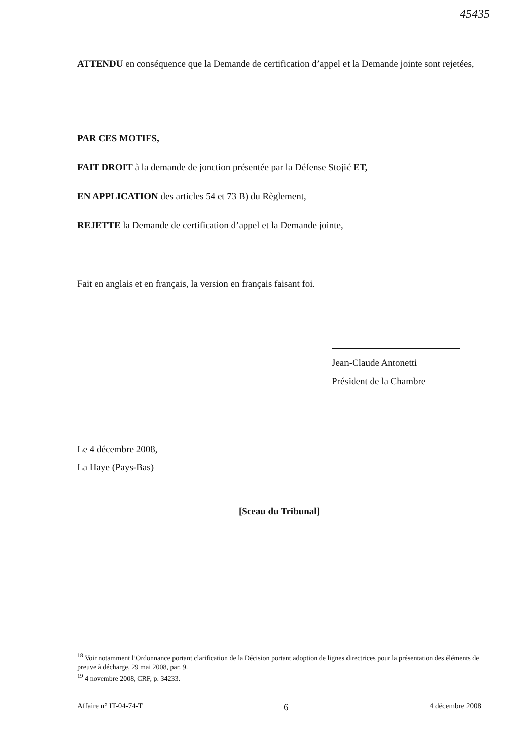45435
ATTENDU en conséquence que la Demande de certification d’appel et la Demande jointe sont rejetées,
PAR CES MOTIFS,
FAIT DROIT à la demande de jonction présentée par la Défense Stojić ET,
EN APPLICATION des articles 54 et 73 B) du Règlement,
REJETTE la Demande de certification d’appel et la Demande jointe,
Fait en anglais et en français, la version en français faisant foi.
Jean-Claude Antonetti
Président de la Chambre
Le 4 décembre 2008,
La Haye (Pays-Bas)
[Sceau du Tribunal]
<sup>18</sup> Voir notamment l’Ordonnance portant clarification de la Décision portant adoption de lignes directrices pour la présentation des éléments de preuve à décharge, 29 mai 2008, par. 9.
<sup>19</sup> 4 novembre 2008, CRF, p. 34233.
Affaire n° IT-04-74-T 6 4 décembre 2008